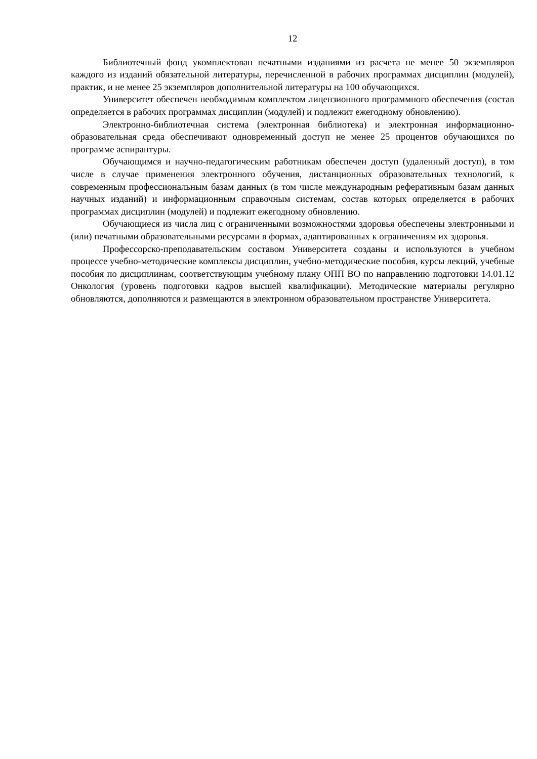12
Библиотечный фонд укомплектован печатными изданиями из расчета не менее 50 экземпляров каждого из изданий обязательной литературы, перечисленной в рабочих программах дисциплин (модулей), практик, и не менее 25 экземпляров дополнительной литературы на 100 обучающихся.
Университет обеспечен необходимым комплектом лицензионного программного обеспечения (состав определяется в рабочих программах дисциплин (модулей) и подлежит ежегодному обновлению).
Электронно-библиотечная система (электронная библиотека) и электронная информационно-образовательная среда обеспечивают одновременный доступ не менее 25 процентов обучающихся по программе аспирантуры.
Обучающимся и научно-педагогическим работникам обеспечен доступ (удаленный доступ), в том числе в случае применения электронного обучения, дистанционных образовательных технологий, к современным профессиональным базам данных (в том числе международным реферативным базам данных научных изданий) и информационным справочным системам, состав которых определяется в рабочих программах дисциплин (модулей) и подлежит ежегодному обновлению.
Обучающиеся из числа лиц с ограниченными возможностями здоровья обеспечены электронными и (или) печатными образовательными ресурсами в формах, адаптированных к ограничениям их здоровья.
Профессорско-преподавательским составом Университета созданы и используются в учебном процессе учебно-методические комплексы дисциплин, учебно-методические пособия, курсы лекций, учебные пособия по дисциплинам, соответствующим учебному плану ОПП ВО по направлению подготовки 14.01.12 Онкология (уровень подготовки кадров высшей квалификации). Методические материалы регулярно обновляются, дополняются и размещаются в электронном образовательном пространстве Университета.